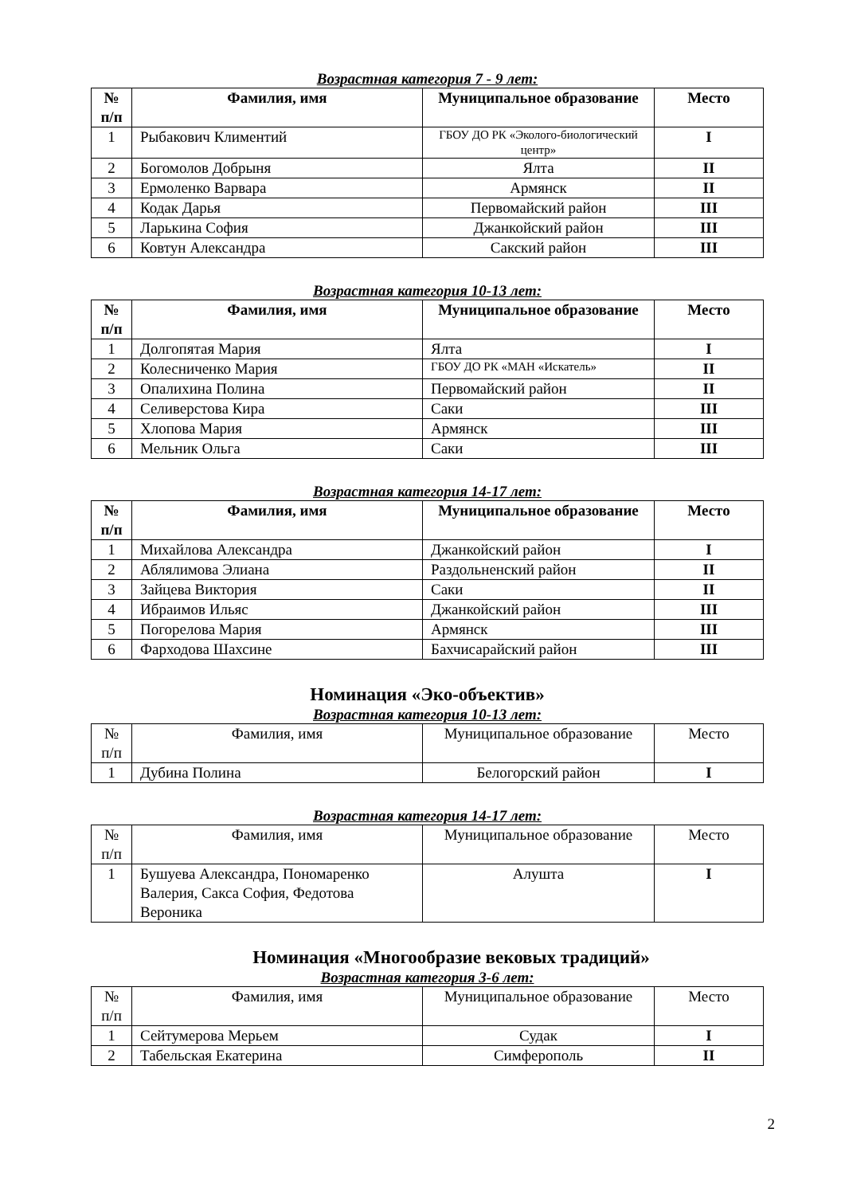Возрастная категория 7 - 9 лет:
| № п/п | Фамилия, имя | Муниципальное образование | Место |
| --- | --- | --- | --- |
| 1 | Рыбакович Климентий | ГБОУ ДО РК «Эколого-биологический центр» | I |
| 2 | Богомолов Добрыня | Ялта | II |
| 3 | Ермоленко Варвара | Армянск | II |
| 4 | Кодак Дарья | Первомайский район | III |
| 5 | Ларькина София | Джанкойский район | III |
| 6 | Ковтун Александра | Сакский район | III |
Возрастная категория 10-13 лет:
| № п/п | Фамилия, имя | Муниципальное образование | Место |
| --- | --- | --- | --- |
| 1 | Долгопятая Мария | Ялта | I |
| 2 | Колесниченко Мария | ГБОУ ДО РК «МАН «Искатель» | II |
| 3 | Опалихина Полина | Первомайский район | II |
| 4 | Селиверстова Кира | Саки | III |
| 5 | Хлопова Мария | Армянск | III |
| 6 | Мельник Ольга | Саки | III |
Возрастная категория 14-17 лет:
| № п/п | Фамилия, имя | Муниципальное образование | Место |
| --- | --- | --- | --- |
| 1 | Михайлова Александра | Джанкойский район | I |
| 2 | Аблялимова Элиана | Раздольненский район | II |
| 3 | Зайцева Виктория | Саки | II |
| 4 | Ибраимов Ильяс | Джанкойский район | III |
| 5 | Погорелова Мария | Армянск | III |
| 6 | Фарходова Шахсине | Бахчисарайский район | III |
Номинация «Эко-объектив»
Возрастная категория 10-13 лет:
| № п/п | Фамилия, имя | Муниципальное образование | Место |
| --- | --- | --- | --- |
| 1 | Дубина Полина | Белогорский район | I |
Возрастная категория 14-17 лет:
| № п/п | Фамилия, имя | Муниципальное образование | Место |
| --- | --- | --- | --- |
| 1 | Бушуева Александра, Пономаренко Валерия, Сакса София, Федотова Вероника | Алушта | I |
Номинация «Многообразие вековых традиций»
Возрастная категория 3-6 лет:
| № п/п | Фамилия, имя | Муниципальное образование | Место |
| --- | --- | --- | --- |
| 1 | Сейтумерова Мерьем | Судак | I |
| 2 | Табельская Екатерина | Симферополь | II |
2